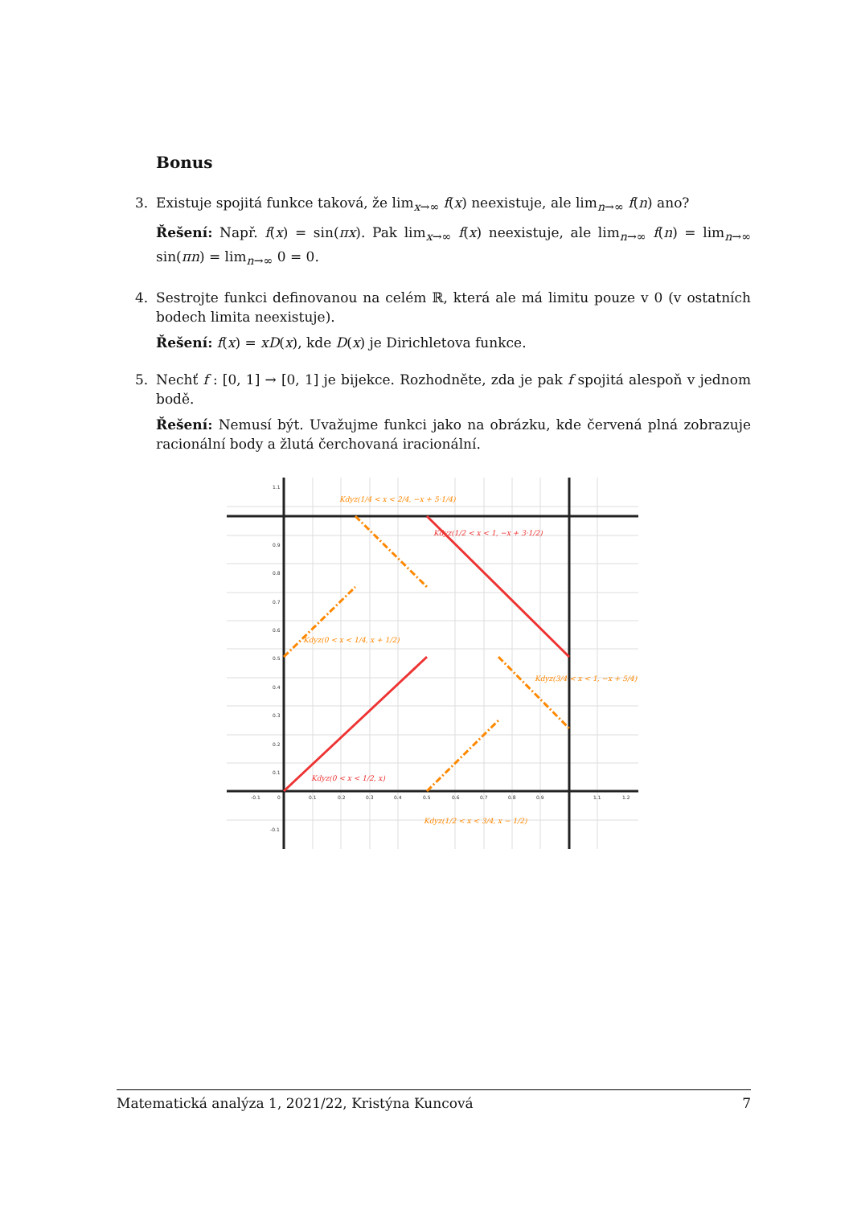Bonus
3. Existuje spojitá funkce taková, že lim<sub>x→∞</sub> f(x) neexistuje, ale lim<sub>n→∞</sub> f(n) ano?
Řešení: Např. f(x) = sin(πx). Pak lim<sub>x→∞</sub> f(x) neexistuje, ale lim<sub>n→∞</sub> f(n) = lim<sub>n→∞</sub> sin(πn) = lim<sub>n→∞</sub> 0 = 0.
4. Sestrojte funkci definovanou na celém ℝ, která ale má limitu pouze v 0 (v ostatních bodech limita neexistuje).
Řešení: f(x) = xD(x), kde D(x) je Dirichletova funkce.
5. Nechť f : [0, 1] → [0, 1] je bijekce. Rozhodněte, zda je pak f spojitá alespoň v jednom bodě.
Řešení: Nemusí být. Uvažujme funkci jako na obrázku, kde červená plná zobrazuje racionální body a žlutá čerchovaná iracionální.
1.1
0.9
0.8
0.7
0.6
0.5
0.4
0.3
0.2
0.1
-0.1
-0.1
0
0.1
0.2
0.3
0.4
0.5
0.6
0.7
0.8
0.9
1.1
1.2
Kdyz(1/4 < x < 2/4, −x + 5·1/4)
Kdyz(1/2 < x < 1, −x + 3·1/2)
Kdyz(0 < x < 1/4, x + 1/2)
Kdyz(3/4 < x < 1, −x + 5/4)
Kdyz(0 < x < 1/2, x)
Kdyz(1/2 < x < 3/4, x − 1/2)
Matematická analýza 1, 2021/22, Kristýna Kuncová 7